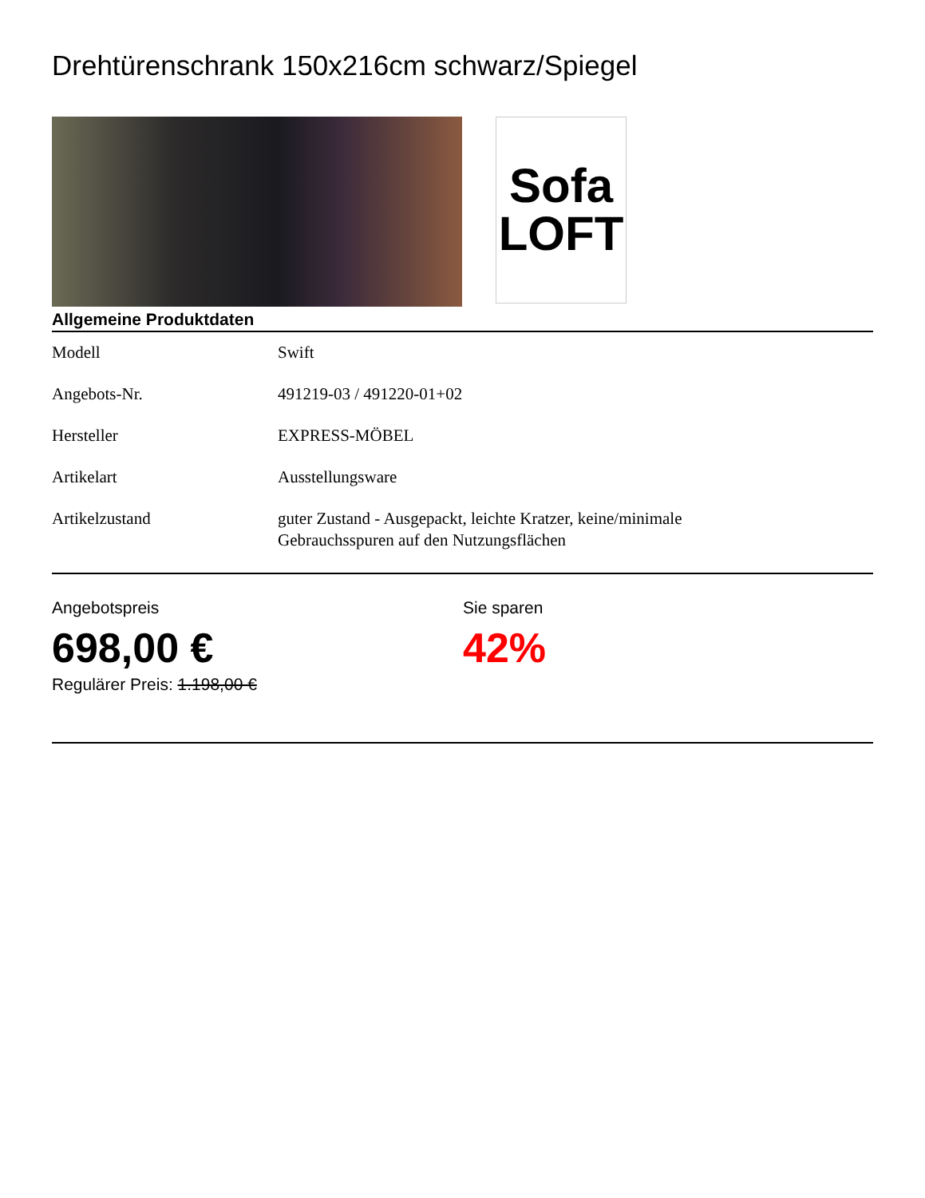Drehtürenschrank 150x216cm schwarz/Spiegel
Sofa
LOFT
Allgemeine Produktdaten
| Modell | Swift |
| Angebots-Nr. | 491219-03 / 491220-01+02 |
| Hersteller | EXPRESS-MÖBEL |
| Artikelart | Ausstellungsware |
| Artikelzustand | guter Zustand - Ausgepackt, leichte Kratzer, keine/minimale Gebrauchsspuren auf den Nutzungsflächen |
Angebotspreis
698,00 €
Regulärer Preis: 1.198,00 €
Sie sparen
42%